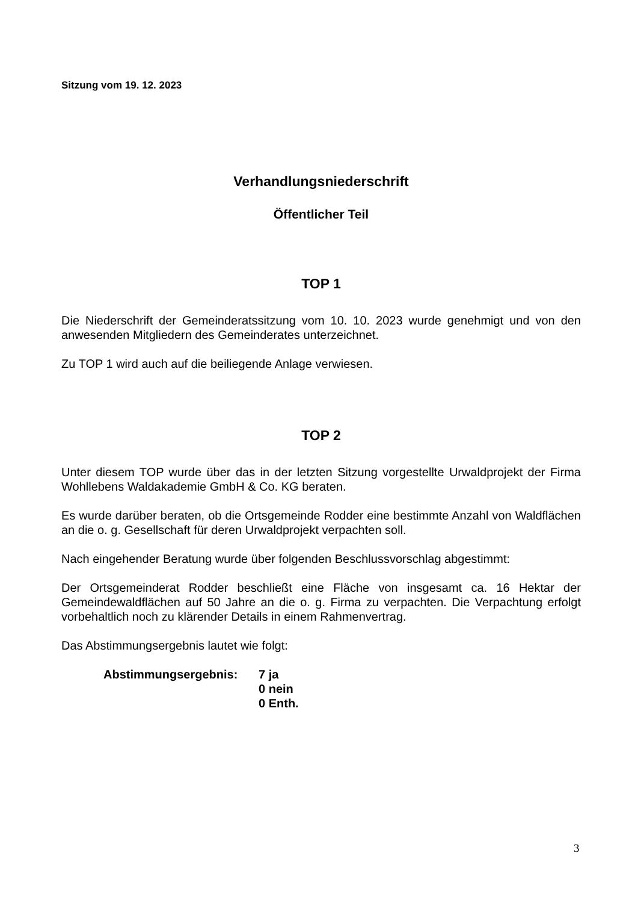Sitzung vom 19. 12. 2023
Verhandlungsniederschrift
Öffentlicher Teil
TOP 1
Die Niederschrift der Gemeinderatssitzung vom 10. 10. 2023 wurde genehmigt und von den anwesenden Mitgliedern des Gemeinderates unterzeichnet.
Zu TOP 1 wird auch auf die beiliegende Anlage verwiesen.
TOP 2
Unter diesem TOP wurde über das in der letzten Sitzung vorgestellte Urwaldprojekt der Firma Wohllebens Waldakademie GmbH & Co. KG beraten.
Es wurde darüber beraten, ob die Ortsgemeinde Rodder eine bestimmte Anzahl von Waldflächen an die o. g. Gesellschaft für deren Urwaldprojekt verpachten soll.
Nach eingehender Beratung wurde über folgenden Beschlussvorschlag abgestimmt:
Der Ortsgemeinderat Rodder beschließt eine Fläche von insgesamt ca. 16 Hektar der Gemeindewaldflächen auf 50 Jahre an die o. g. Firma zu verpachten. Die Verpachtung erfolgt vorbehaltlich noch zu klärender Details in einem Rahmenvertrag.
Das Abstimmungsergebnis lautet wie folgt:
Abstimmungsergebnis: 7 ja
0 nein
0 Enth.
3